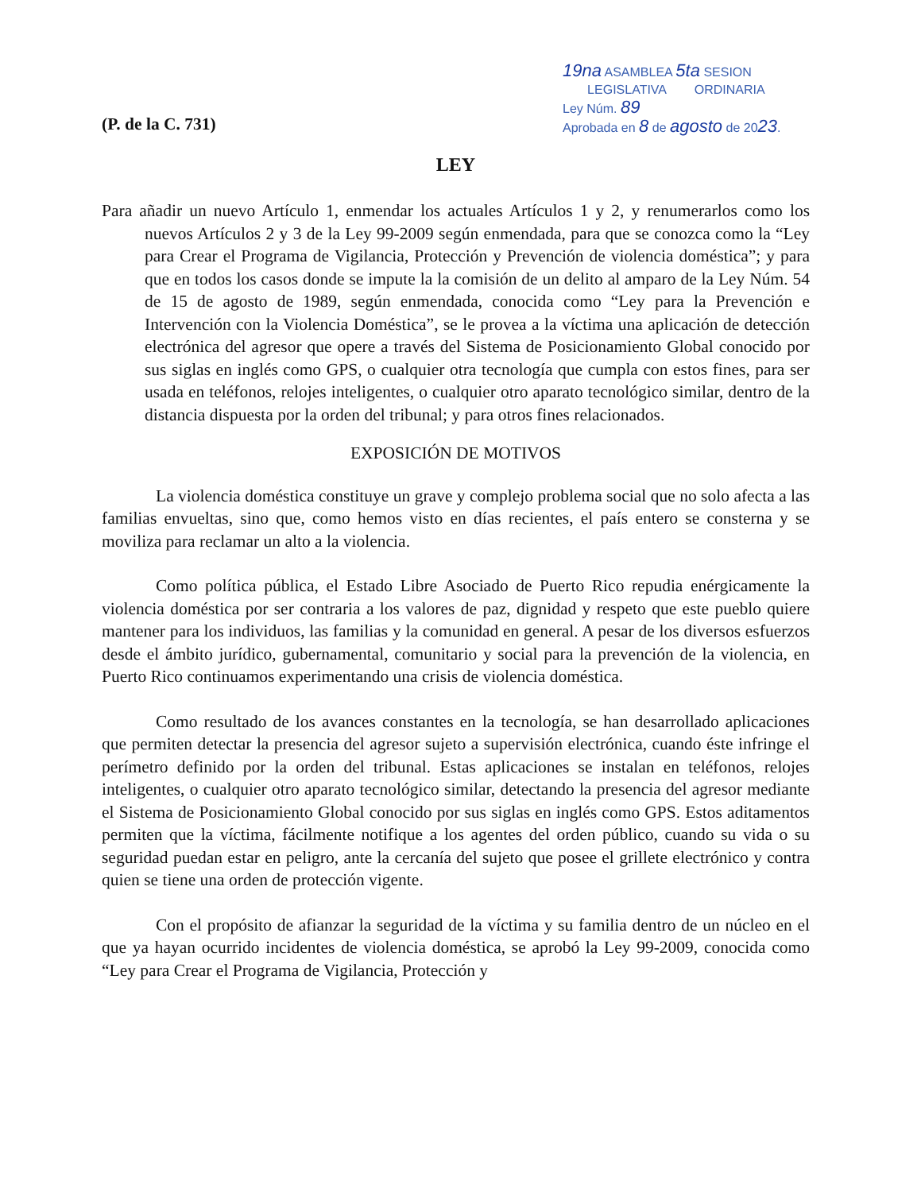19na ASAMBLEA 5ta SESION
LEGISLATIVA ORDINARIA
Ley Núm. 89
Aprobada en 8 de agosto de 2023.
(P. de la C. 731)
LEY
Para añadir un nuevo Artículo 1, enmendar los actuales Artículos 1 y 2, y renumerarlos como los nuevos Artículos 2 y 3 de la Ley 99-2009 según enmendada, para que se conozca como la “Ley para Crear el Programa de Vigilancia, Protección y Prevención de violencia doméstica”; y para que en todos los casos donde se impute la la comisión de un delito al amparo de la Ley Núm. 54 de 15 de agosto de 1989, según enmendada, conocida como “Ley para la Prevención e Intervención con la Violencia Doméstica”, se le provea a la víctima una aplicación de detección electrónica del agresor que opere a través del Sistema de Posicionamiento Global conocido por sus siglas en inglés como GPS, o cualquier otra tecnología que cumpla con estos fines, para ser usada en teléfonos, relojes inteligentes, o cualquier otro aparato tecnológico similar, dentro de la distancia dispuesta por la orden del tribunal; y para otros fines relacionados.
EXPOSICIÓN DE MOTIVOS
La violencia doméstica constituye un grave y complejo problema social que no solo afecta a las familias envueltas, sino que, como hemos visto en días recientes, el país entero se consterna y se moviliza para reclamar un alto a la violencia.
Como política pública, el Estado Libre Asociado de Puerto Rico repudia enérgicamente la violencia doméstica por ser contraria a los valores de paz, dignidad y respeto que este pueblo quiere mantener para los individuos, las familias y la comunidad en general. A pesar de los diversos esfuerzos desde el ámbito jurídico, gubernamental, comunitario y social para la prevención de la violencia, en Puerto Rico continuamos experimentando una crisis de violencia doméstica.
Como resultado de los avances constantes en la tecnología, se han desarrollado aplicaciones que permiten detectar la presencia del agresor sujeto a supervisión electrónica, cuando éste infringe el perímetro definido por la orden del tribunal. Estas aplicaciones se instalan en teléfonos, relojes inteligentes, o cualquier otro aparato tecnológico similar, detectando la presencia del agresor mediante el Sistema de Posicionamiento Global conocido por sus siglas en inglés como GPS. Estos aditamentos permiten que la víctima, fácilmente notifique a los agentes del orden público, cuando su vida o su seguridad puedan estar en peligro, ante la cercanía del sujeto que posee el grillete electrónico y contra quien se tiene una orden de protección vigente.
Con el propósito de afianzar la seguridad de la víctima y su familia dentro de un núcleo en el que ya hayan ocurrido incidentes de violencia doméstica, se aprobó la Ley 99-2009, conocida como “Ley para Crear el Programa de Vigilancia, Protección y